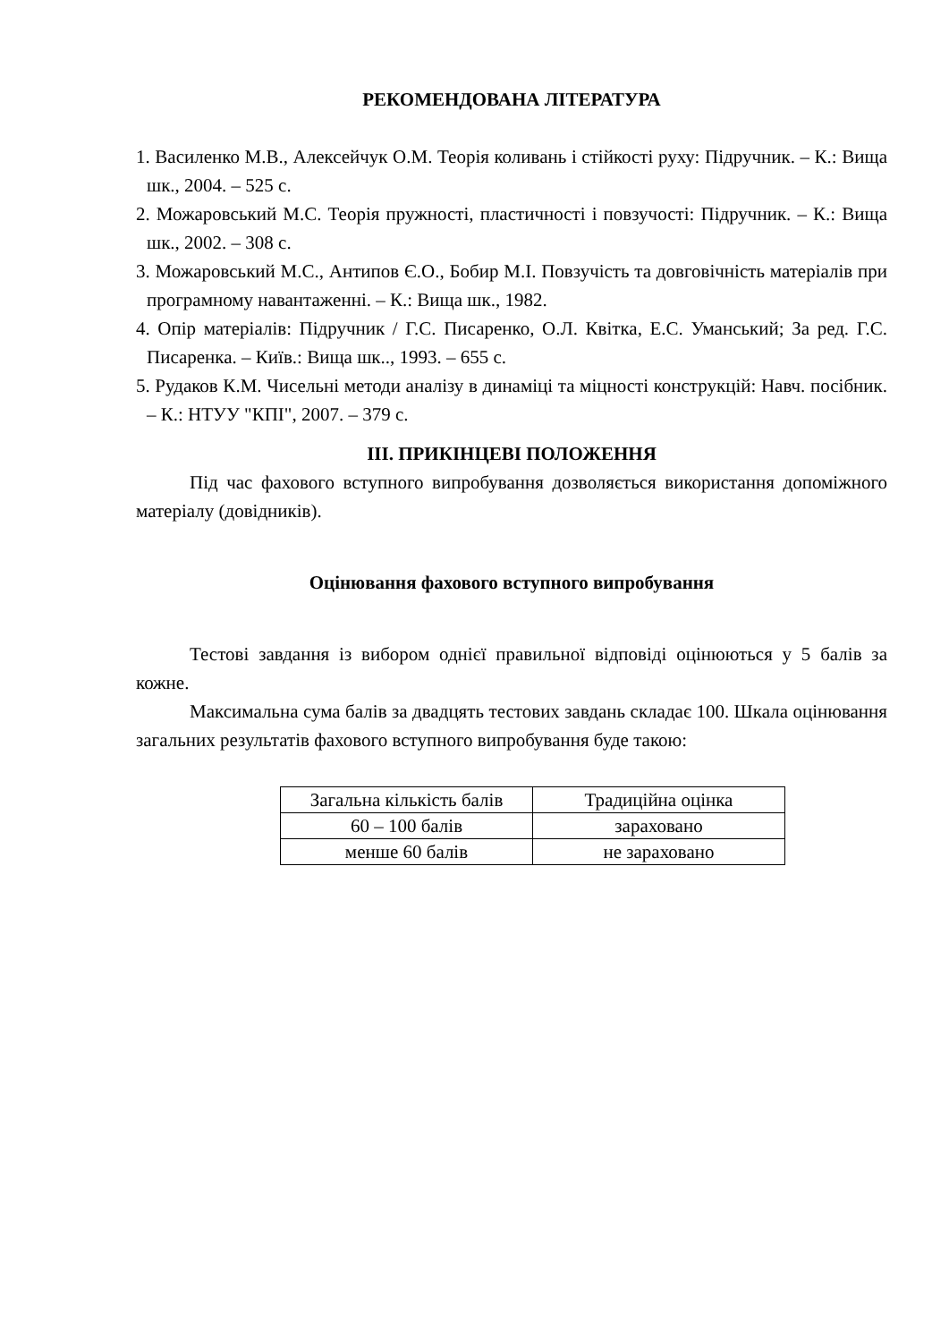РЕКОМЕНДОВАНА ЛІТЕРАТУРА
1. Василенко М.В., Алексейчук О.М. Теорія коливань і стійкості руху: Підручник. – К.: Вища шк., 2004. – 525 с.
2. Можаровський М.С. Теорія пружності, пластичності і повзучості: Підручник. – К.: Вища шк., 2002. – 308 с.
3. Можаровський М.С., Антипов Є.О., Бобир М.І. Повзучість та довговічність матеріалів при програмному навантаженні. – К.: Вища шк., 1982.
4. Опір матеріалів: Підручник / Г.С. Писаренко, О.Л. Квітка, Е.С. Уманський; За ред. Г.С. Писаренка. – Київ.: Вища шк.., 1993. – 655 с.
5. Рудаков К.М. Чисельні методи аналізу в динаміці та міцності конструкцій: Навч. посібник. – К.: НТУУ "КПІ", 2007. – 379 с.
ІІІ. ПРИКІНЦЕВІ ПОЛОЖЕННЯ
Під час фахового вступного випробування дозволяється використання допоміжного матеріалу (довідників).
Оцінювання фахового вступного випробування
Тестові завдання із вибором однієї правильної відповіді оцінюються у 5 балів за кожне.
Максимальна сума балів за двадцять тестових завдань складає 100. Шкала оцінювання загальних результатів фахового вступного випробування буде такою:
| Загальна кількість балів | Традиційна оцінка |
| 60 – 100 балів | зараховано |
| менше 60 балів | не зараховано |